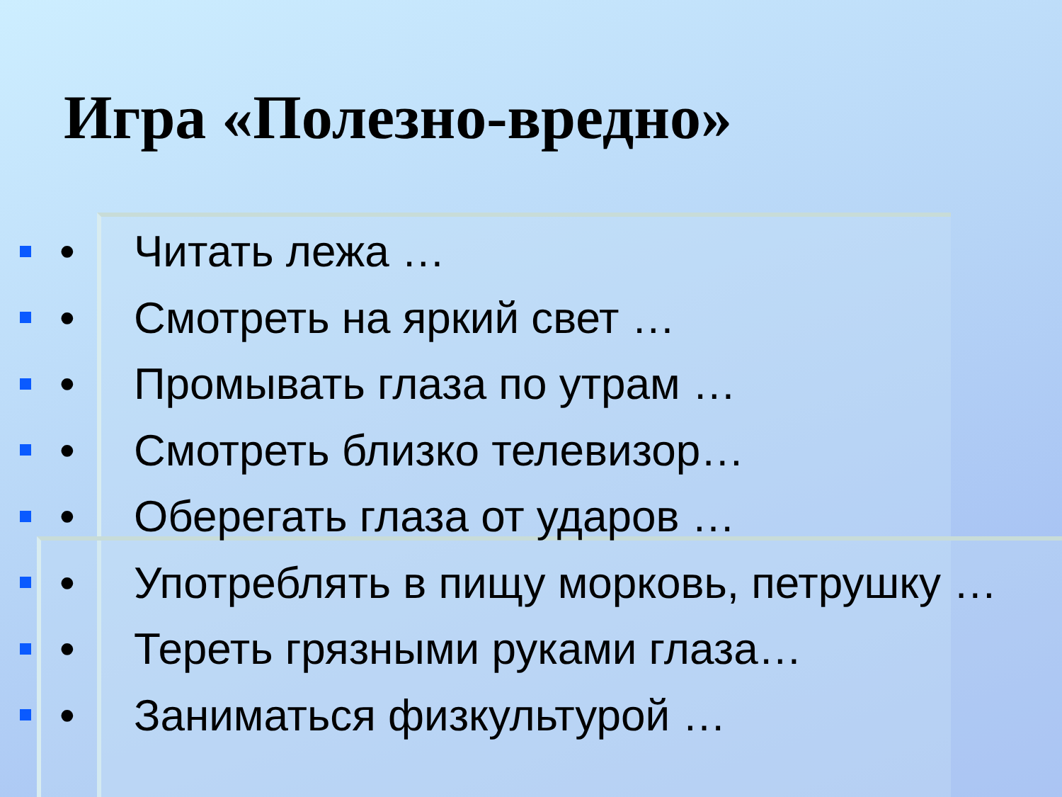Игра «Полезно-вредно»
• Читать лежа …
• Смотреть на яркий свет …
• Промывать глаза по утрам …
• Смотреть близко телевизор…
• Оберегать глаза от ударов …
• Употреблять в пищу морковь, петрушку …
• Тереть грязными руками глаза…
• Заниматься физкультурой …